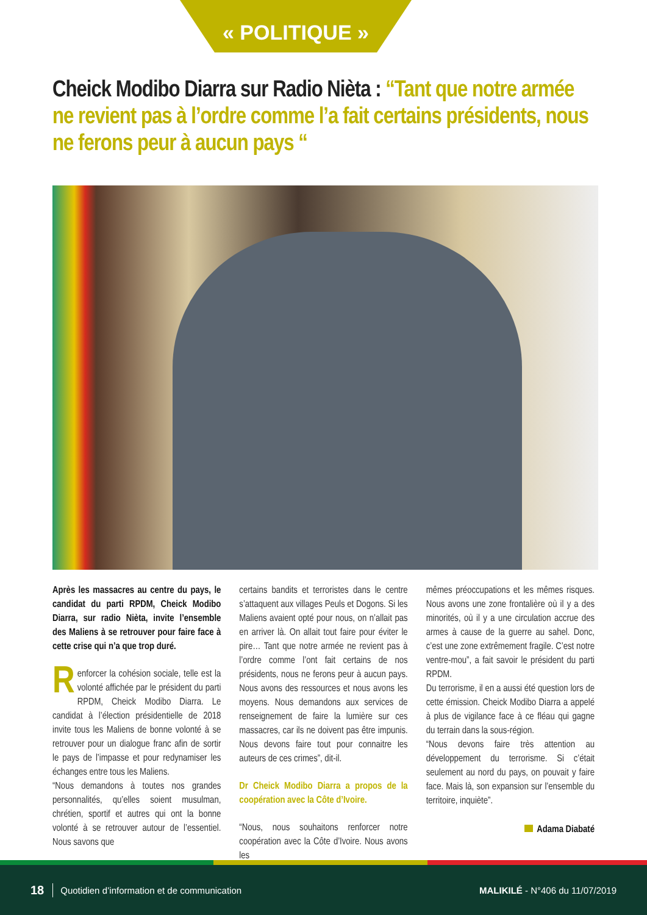« POLITIQUE »
Cheick Modibo Diarra sur Radio Nièta : “Tant que notre armée ne revient pas à l’ordre comme l’a fait certains présidents, nous ne ferons peur à aucun pays “
Après les massacres au centre du pays, le candidat du parti RPDM, Cheick Modibo Diarra, sur radio Nièta, invite l’ensemble des Maliens à se retrouver pour faire face à cette crise qui n’a que trop duré.
Renforcer la cohésion sociale, telle est la volonté affichée par le président du parti RPDM, Cheick Modibo Diarra. Le candidat à l’élection présidentielle de 2018 invite tous les Maliens de bonne volonté à se retrouver pour un dialogue franc afin de sortir le pays de l’impasse et pour redynamiser les échanges entre tous les Maliens.
“Nous demandons à toutes nos grandes personnalités, qu’elles soient musulman, chrétien, sportif et autres qui ont la bonne volonté à se retrouver autour de l’essentiel. Nous savons que
certains bandits et terroristes dans le centre s’attaquent aux villages Peuls et Dogons. Si les Maliens avaient opté pour nous, on n’allait pas en arriver là. On allait tout faire pour éviter le pire… Tant que notre armée ne revient pas à l’ordre comme l’ont fait certains de nos présidents, nous ne ferons peur à aucun pays. Nous avons des ressources et nous avons les moyens. Nous demandons aux services de renseignement de faire la lumière sur ces massacres, car ils ne doivent pas être impunis. Nous devons faire tout pour connaitre les auteurs de ces crimes”, dit-il.
Dr Cheick Modibo Diarra a propos de la coopération avec la Côte d’Ivoire.
“Nous, nous souhaitons renforcer notre coopération avec la Côte d’Ivoire. Nous avons les
mêmes préoccupations et les mêmes risques. Nous avons une zone frontalière où il y a des minorités, où il y a une circulation accrue des armes à cause de la guerre au sahel. Donc, c’est une zone extrêmement fragile. C’est notre ventre-mou”, a fait savoir le président du parti RPDM.
Du terrorisme, il en a aussi été question lors de cette émission. Cheick Modibo Diarra a appelé à plus de vigilance face à ce fléau qui gagne du terrain dans la sous-région.
“Nous devons faire très attention au développement du terrorisme. Si c’était seulement au nord du pays, on pouvait y faire face. Mais là, son expansion sur l’ensemble du territoire, inquiète”.
Adama Diabaté
18 Quotidien d’information et de communication MALIKILÉ - N°406 du 11/07/2019